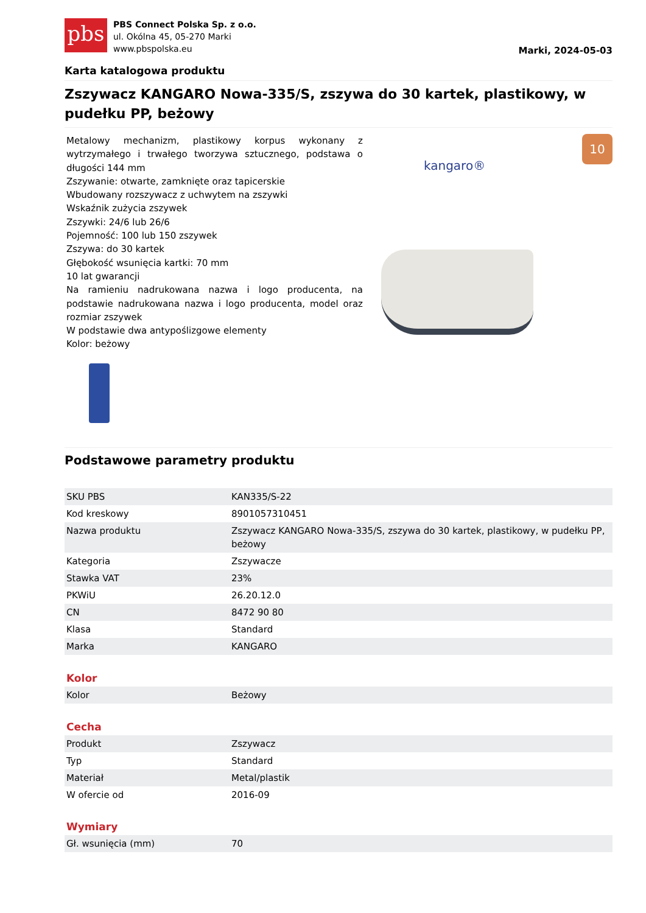pbs
PBS Connect Polska Sp. z o.o.
ul. Okólna 45, 05-270 Marki
www.pbspolska.eu
Marki, 2024-05-03
Karta katalogowa produktu
Zszywacz KANGARO Nowa-335/S, zszywa do 30 kartek, plastikowy, w pudełku PP, beżowy
Metalowy mechanizm, plastikowy korpus wykonany z wytrzymałego i trwałego tworzywa sztucznego, podstawa o długości 144 mm
Zszywanie: otwarte, zamknięte oraz tapicerskie
Wbudowany rozszywacz z uchwytem na zszywki
Wskaźnik zużycia zszywek
Zszywki: 24/6 lub 26/6
Pojemność: 100 lub 150 zszywek
Zszywa: do 30 kartek
Głębokość wsunięcia kartki: 70 mm
10 lat gwarancji
Na ramieniu nadrukowana nazwa i logo producenta, na podstawie nadrukowana nazwa i logo producenta, model oraz rozmiar zszywek
W podstawie dwa antypoślizgowe elementy
Kolor: beżowy
kangaro®
10
Podstawowe parametry produktu
| SKU PBS | KAN335/S-22 |
| Kod kreskowy | 8901057310451 |
| Nazwa produktu | Zszywacz KANGARO Nowa-335/S, zszywa do 30 kartek, plastikowy, w pudełku PP, beżowy |
| Kategoria | Zszywacze |
| Stawka VAT | 23% |
| PKWiU | 26.20.12.0 |
| CN | 8472 90 80 |
| Klasa | Standard |
| Marka | KANGARO |
Kolor
| Kolor | Beżowy |
Cecha
| Produkt | Zszywacz |
| Typ | Standard |
| Materiał | Metal/plastik |
| W ofercie od | 2016-09 |
Wymiary
| Gł. wsunięcia (mm) | 70 |